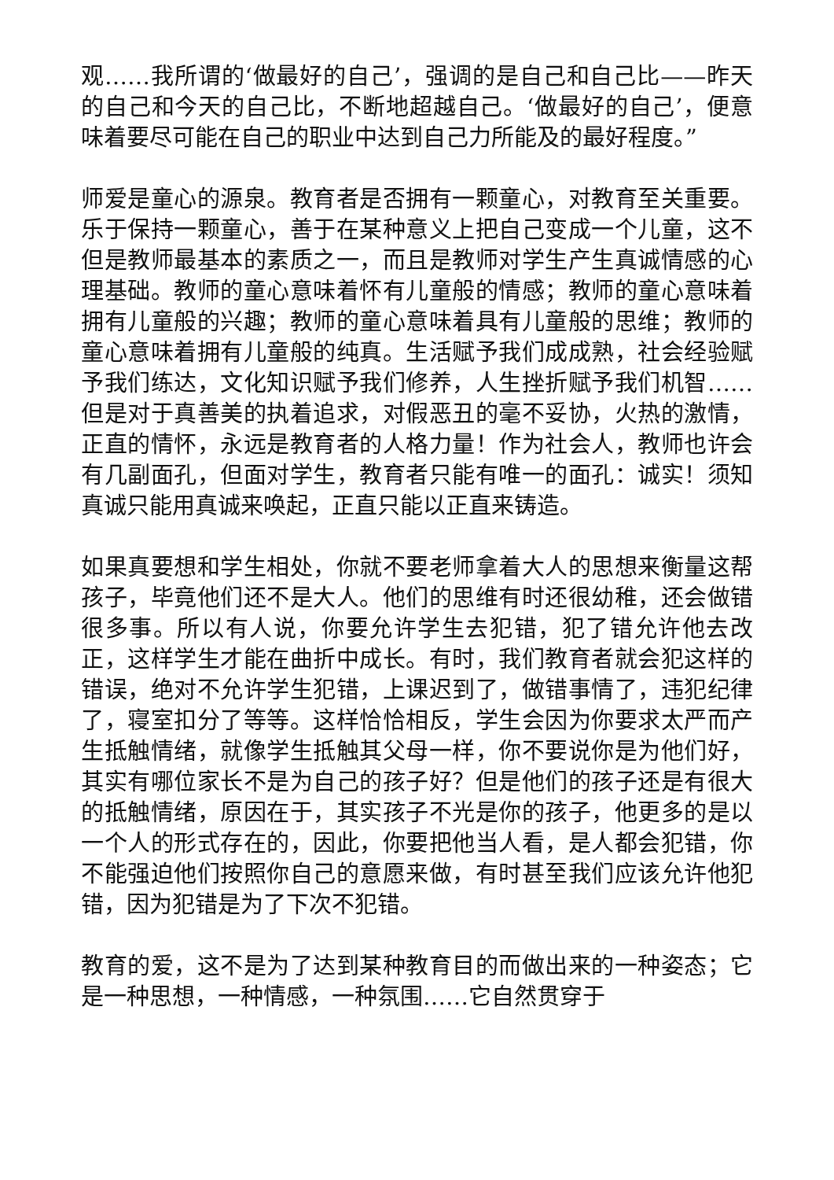观……我所谓的‘做最好的自己’，强调的是自己和自己比——昨天的自己和今天的自己比，不断地超越自己。‘做最好的自己’，便意味着要尽可能在自己的职业中达到自己力所能及的最好程度。”
师爱是童心的源泉。教育者是否拥有一颗童心，对教育至关重要。乐于保持一颗童心，善于在某种意义上把自己变成一个儿童，这不但是教师最基本的素质之一，而且是教师对学生产生真诚情感的心理基础。教师的童心意味着怀有儿童般的情感；教师的童心意味着拥有儿童般的兴趣；教师的童心意味着具有儿童般的思维；教师的童心意味着拥有儿童般的纯真。生活赋予我们成成熟，社会经验赋予我们练达，文化知识赋予我们修养，人生挫折赋予我们机智……但是对于真善美的执着追求，对假恶丑的毫不妥协，火热的激情，正直的情怀，永远是教育者的人格力量！作为社会人，教师也许会有几副面孔，但面对学生，教育者只能有唯一的面孔：诚实！须知真诚只能用真诚来唤起，正直只能以正直来铸造。
如果真要想和学生相处，你就不要老师拿着大人的思想来衡量这帮孩子，毕竟他们还不是大人。他们的思维有时还很幼稚，还会做错很多事。所以有人说，你要允许学生去犯错，犯了错允许他去改正，这样学生才能在曲折中成长。有时，我们教育者就会犯这样的错误，绝对不允许学生犯错，上课迟到了，做错事情了，违犯纪律了，寝室扣分了等等。这样恰恰相反，学生会因为你要求太严而产生抵触情绪，就像学生抵触其父母一样，你不要说你是为他们好，其实有哪位家长不是为自己的孩子好？但是他们的孩子还是有很大的抵触情绪，原因在于，其实孩子不光是你的孩子，他更多的是以一个人的形式存在的，因此，你要把他当人看，是人都会犯错，你不能强迫他们按照你自己的意愿来做，有时甚至我们应该允许他犯错，因为犯错是为了下次不犯错。
教育的爱，这不是为了达到某种教育目的而做出来的一种姿态；它是一种思想，一种情感，一种氛围……它自然贯穿于